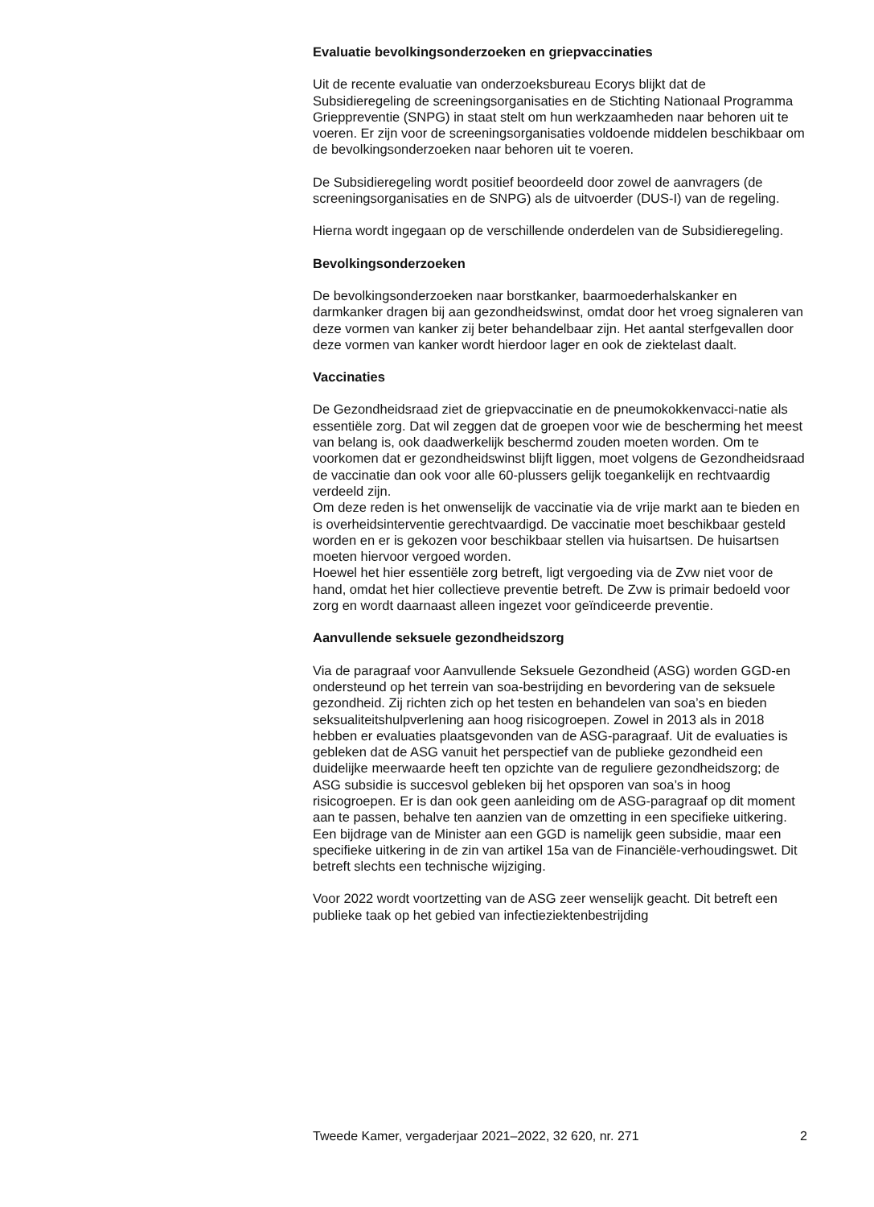Evaluatie bevolkingsonderzoeken en griepvaccinaties
Uit de recente evaluatie van onderzoeksbureau Ecorys blijkt dat de Subsidieregeling de screeningsorganisaties en de Stichting Nationaal Programma Grieppreventie (SNPG) in staat stelt om hun werkzaamheden naar behoren uit te voeren. Er zijn voor de screeningsorganisaties voldoende middelen beschikbaar om de bevolkingsonderzoeken naar behoren uit te voeren.
De Subsidieregeling wordt positief beoordeeld door zowel de aanvragers (de screeningsorganisaties en de SNPG) als de uitvoerder (DUS-I) van de regeling.
Hierna wordt ingegaan op de verschillende onderdelen van de Subsidieregeling.
Bevolkingsonderzoeken
De bevolkingsonderzoeken naar borstkanker, baarmoederhalskanker en darmkanker dragen bij aan gezondheidswinst, omdat door het vroeg signaleren van deze vormen van kanker zij beter behandelbaar zijn. Het aantal sterfgevallen door deze vormen van kanker wordt hierdoor lager en ook de ziektelast daalt.
Vaccinaties
De Gezondheidsraad ziet de griepvaccinatie en de pneumokokkenvacci-natie als essentiële zorg. Dat wil zeggen dat de groepen voor wie de bescherming het meest van belang is, ook daadwerkelijk beschermd zouden moeten worden. Om te voorkomen dat er gezondheidswinst blijft liggen, moet volgens de Gezondheidsraad de vaccinatie dan ook voor alle 60-plussers gelijk toegankelijk en rechtvaardig verdeeld zijn.
Om deze reden is het onwenselijk de vaccinatie via de vrije markt aan te bieden en is overheidsinterventie gerechtvaardigd. De vaccinatie moet beschikbaar gesteld worden en er is gekozen voor beschikbaar stellen via huisartsen. De huisartsen moeten hiervoor vergoed worden.
Hoewel het hier essentiële zorg betreft, ligt vergoeding via de Zvw niet voor de hand, omdat het hier collectieve preventie betreft. De Zvw is primair bedoeld voor zorg en wordt daarnaast alleen ingezet voor geïndiceerde preventie.
Aanvullende seksuele gezondheidszorg
Via de paragraaf voor Aanvullende Seksuele Gezondheid (ASG) worden GGD-en ondersteund op het terrein van soa-bestrijding en bevordering van de seksuele gezondheid. Zij richten zich op het testen en behandelen van soa’s en bieden seksualiteitshulpverlening aan hoog risicogroepen. Zowel in 2013 als in 2018 hebben er evaluaties plaatsgevonden van de ASG-paragraaf. Uit de evaluaties is gebleken dat de ASG vanuit het perspectief van de publieke gezondheid een duidelijke meerwaarde heeft ten opzichte van de reguliere gezondheidszorg; de ASG subsidie is succesvol gebleken bij het opsporen van soa’s in hoog risicogroepen. Er is dan ook geen aanleiding om de ASG-paragraaf op dit moment aan te passen, behalve ten aanzien van de omzetting in een specifieke uitkering. Een bijdrage van de Minister aan een GGD is namelijk geen subsidie, maar een specifieke uitkering in de zin van artikel 15a van de Financiële-verhoudingswet. Dit betreft slechts een technische wijziging.
Voor 2022 wordt voortzetting van de ASG zeer wenselijk geacht. Dit betreft een publieke taak op het gebied van infectieziektenbestrijding
Tweede Kamer, vergaderjaar 2021–2022, 32 620, nr. 271 2